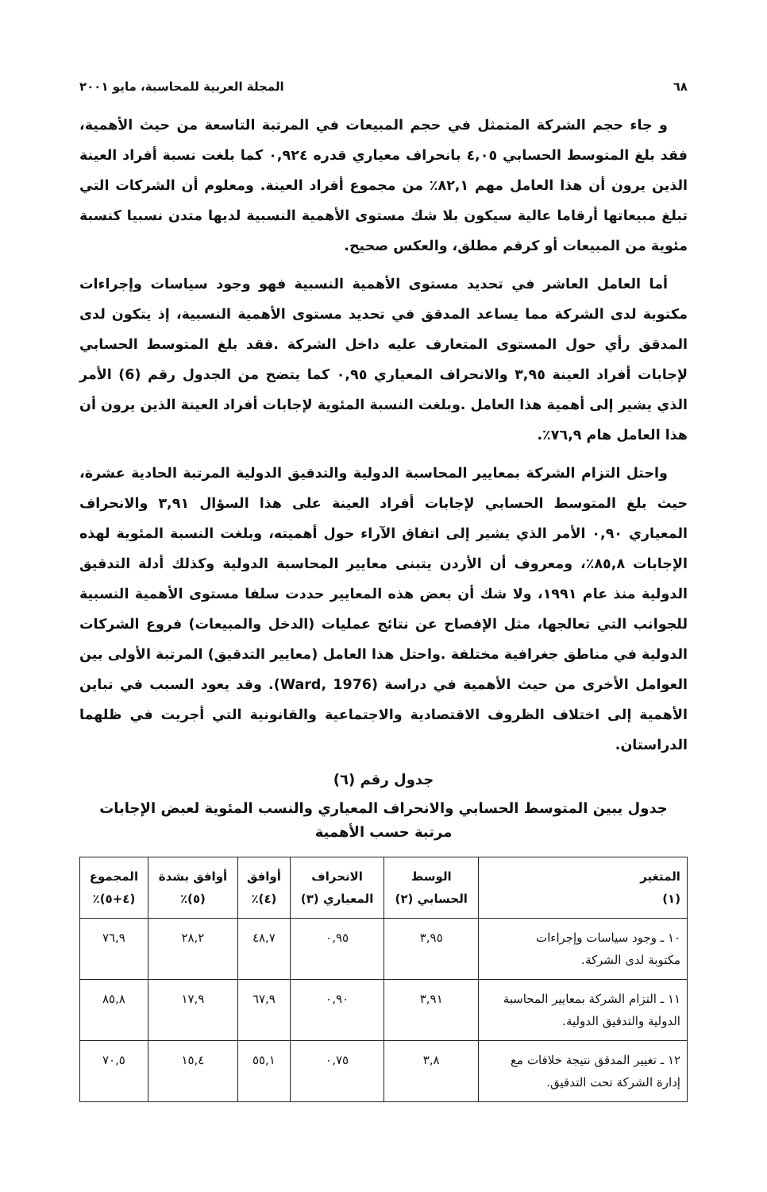٦٨ المجلة العربية للمحاسبة، مايو ٢٠٠١
و جاء حجم الشركة المتمثل في حجم المبيعات في المرتبة التاسعة من حيث الأهمية، فقد بلغ المتوسط الحسابي ٤,٠٥ بانحراف معياري قدره ٠,٩٢٤ كما بلغت نسبة أفراد العينة الذين يرون أن هذا العامل مهم ٨٢,١٪ من مجموع أفراد العينة. ومعلوم أن الشركات التي تبلغ مبيعاتها أرقاما عالية سيكون بلا شك مستوى الأهمية النسبية لديها متدن نسبيا كنسبة مئوية من المبيعات أو كرقم مطلق، والعكس صحيح.
أما العامل العاشر في تحديد مستوى الأهمية النسبية فهو وجود سياسات وإجراءات مكتوبة لدى الشركة مما يساعد المدقق في تحديد مستوى الأهمية النسبية، إذ يتكون لدى المدقق رأي حول المستوى المتعارف عليه داخل الشركة .فقد بلغ المتوسط الحسابي لإجابات أفراد العينة ٣,٩٥ والانحراف المعياري ٠,٩٥ كما يتضح من الجدول رقم (6) الأمر الذي يشير إلى أهمية هذا العامل .وبلغت النسبة المئوية لإجابات أفراد العينة الذين يرون أن هذا العامل هام ٧٦,٩٪.
واحتل التزام الشركة بمعايير المحاسبة الدولية والتدقيق الدولية المرتبة الحادية عشرة، حيث بلغ المتوسط الحسابي لإجابات أفراد العينة على هذا السؤال ٣,٩١ والانحراف المعياري ٠,٩٠ الأمر الذي يشير إلى اتفاق الآراء حول أهميته، وبلغت النسبة المئوية لهذه الإجابات ٨٥,٨٪، ومعروف أن الأردن يتبنى معايير المحاسبة الدولية وكذلك أدلة التدقيق الدولية منذ عام ١٩٩١، ولا شك أن بعض هذه المعايير حددت سلفا مستوى الأهمية النسبية للجوانب التي تعالجها، مثل الإفصاح عن نتائج عمليات (الدخل والمبيعات) فروع الشركات الدولية في مناطق جغرافية مختلفة .واحتل هذا العامل (معايير التدقيق) المرتبة الأولى بين العوامل الأخرى من حيث الأهمية في دراسة (Ward, 1976). وقد يعود السبب في تباين الأهمية إلى اختلاف الظروف الاقتصادية والاجتماعية والقانونية التي أجريت في ظلهما الدراستان.
جدول رقم (٦)
جدول يبين المتوسط الحسابي والانحراف المعياري والنسب المئوية لعبض الإجابات
مرتبة حسب الأهمية
| المتغير (١) | الوسط الحسابي (٢) | الانحراف المعياري (٣) | أوافق (٤)٪ | أوافق بشدة (٥)٪ | المجموع (٤+٥)٪ |
| --- | --- | --- | --- | --- | --- |
| ١٠ ـ وجود سياسات وإجراءات مكتوبة لدى الشركة. | ٣,٩٥ | ٠,٩٥ | ٤٨,٧ | ٢٨,٢ | ٧٦,٩ |
| ١١ ـ التزام الشركة بمعايير المحاسبة الدولية والتدقيق الدولية. | ٣,٩١ | ٠,٩٠ | ٦٧,٩ | ١٧,٩ | ٨٥,٨ |
| ١٢ ـ تغيير المدقق نتيجة خلافات مع إدارة الشركة تحت التدقيق. | ٣,٨ | ٠,٧٥ | ٥٥,١ | ١٥,٤ | ٧٠,٥ |